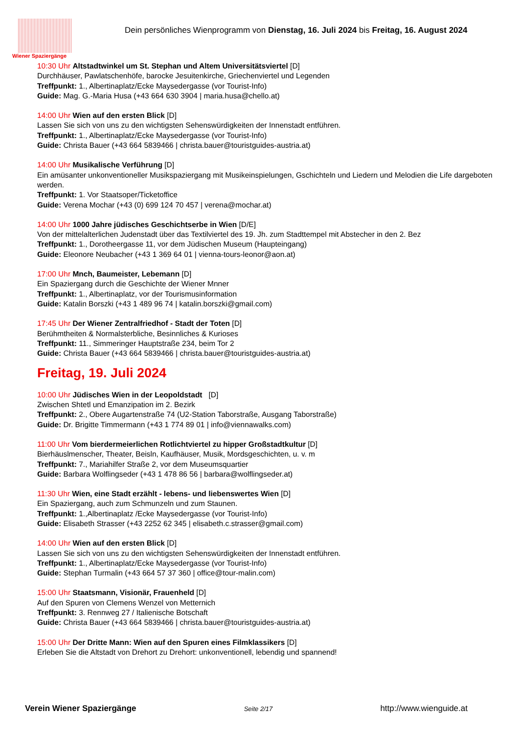Wiener Spaziergänge
Dein persönliches Wienprogramm von Dienstag, 16. Juli 2024 bis Freitag, 16. August 2024
10:30 Uhr Altstadtwinkel um St. Stephan und Altem Universitätsviertel [D]
Durchhäuser, Pawlatschenhöfe, barocke Jesuitenkirche, Griechenviertel und Legenden
Treffpunkt: 1., Albertinaplatz/Ecke Maysedergasse (vor Tourist-Info)
Guide: Mag. G.-Maria Husa (+43 664 630 3904 | maria.husa@chello.at)
14:00 Uhr Wien auf den ersten Blick [D]
Lassen Sie sich von uns zu den wichtigsten Sehenswürdigkeiten der Innenstadt entführen.
Treffpunkt: 1., Albertinaplatz/Ecke Maysedergasse (vor Tourist-Info)
Guide: Christa Bauer (+43 664 5839466 | christa.bauer@touristguides-austria.at)
14:00 Uhr Musikalische Verführung [D]
Ein amüsanter unkonventioneller Musikspaziergang mit Musikeinspielungen, Gschichteln und Liedern und Melodien die Life dargeboten werden.
Treffpunkt: 1. Vor Staatsoper/Ticketoffice
Guide: Verena Mochar (+43 (0) 699 124 70 457 | verena@mochar.at)
14:00 Uhr 1000 Jahre jüdisches Geschichtserbe in Wien [D/E]
Von der mittelalterlichen Judenstadt über das Textilviertel des 19. Jh. zum Stadttempel mit Abstecher in den 2. Bez
Treffpunkt: 1., Dorotheergasse 11, vor dem Jüdischen Museum (Haupteingang)
Guide: Eleonore Neubacher (+43 1 369 64 01 | vienna-tours-leonor@aon.at)
17:00 Uhr Mnch, Baumeister, Lebemann [D]
Ein Spaziergang durch die Geschichte der Wiener Mnner
Treffpunkt: 1., Albertinaplatz, vor der Tourismusinformation
Guide: Katalin Borszki (+43 1 489 96 74 | katalin.borszki@gmail.com)
17:45 Uhr Der Wiener Zentralfriedhof - Stadt der Toten [D]
Berühmtheiten & Normalsterbliche, Besinnliches & Kurioses
Treffpunkt: 11., Simmeringer Hauptstraße 234, beim Tor 2
Guide: Christa Bauer (+43 664 5839466 | christa.bauer@touristguides-austria.at)
Freitag, 19. Juli 2024
10:00 Uhr Jüdisches Wien in der Leopoldstadt [D]
Zwischen Shtetl und Emanzipation im 2. Bezirk
Treffpunkt: 2., Obere Augartenstraße 74 (U2-Station Taborstraße, Ausgang Taborstraße)
Guide: Dr. Brigitte Timmermann (+43 1 774 89 01 | info@viennawalks.com)
11:00 Uhr Vom bierdermeierlichen Rotlichtviertel zu hipper Großstadtkultur [D]
Bierhäuslmenscher, Theater, Beisln, Kaufhäuser, Musik, Mordsgeschichten, u. v. m
Treffpunkt: 7., Mariahilfer Straße 2, vor dem Museumsquartier
Guide: Barbara Wolflingseder (+43 1 478 86 56 | barbara@wolflingseder.at)
11:30 Uhr Wien, eine Stadt erzählt - lebens- und liebenswertes Wien [D]
Ein Spaziergang, auch zum Schmunzeln und zum Staunen.
Treffpunkt: 1.,Albertinaplatz /Ecke Maysedergasse (vor Tourist-Info)
Guide: Elisabeth Strasser (+43 2252 62 345 | elisabeth.c.strasser@gmail.com)
14:00 Uhr Wien auf den ersten Blick [D]
Lassen Sie sich von uns zu den wichtigsten Sehenswürdigkeiten der Innenstadt entführen.
Treffpunkt: 1., Albertinaplatz/Ecke Maysedergasse (vor Tourist-Info)
Guide: Stephan Turmalin (+43 664 57 37 360 | office@tour-malin.com)
15:00 Uhr Staatsmann, Visionär, Frauenheld [D]
Auf den Spuren von Clemens Wenzel von Metternich
Treffpunkt: 3. Rennweg 27 / Italienische Botschaft
Guide: Christa Bauer (+43 664 5839466 | christa.bauer@touristguides-austria.at)
15:00 Uhr Der Dritte Mann: Wien auf den Spuren eines Filmklassikers [D]
Erleben Sie die Altstadt von Drehort zu Drehort: unkonventionell, lebendig und spannend!
Verein Wiener Spaziergänge Seite 2/17 http://www.wienguide.at